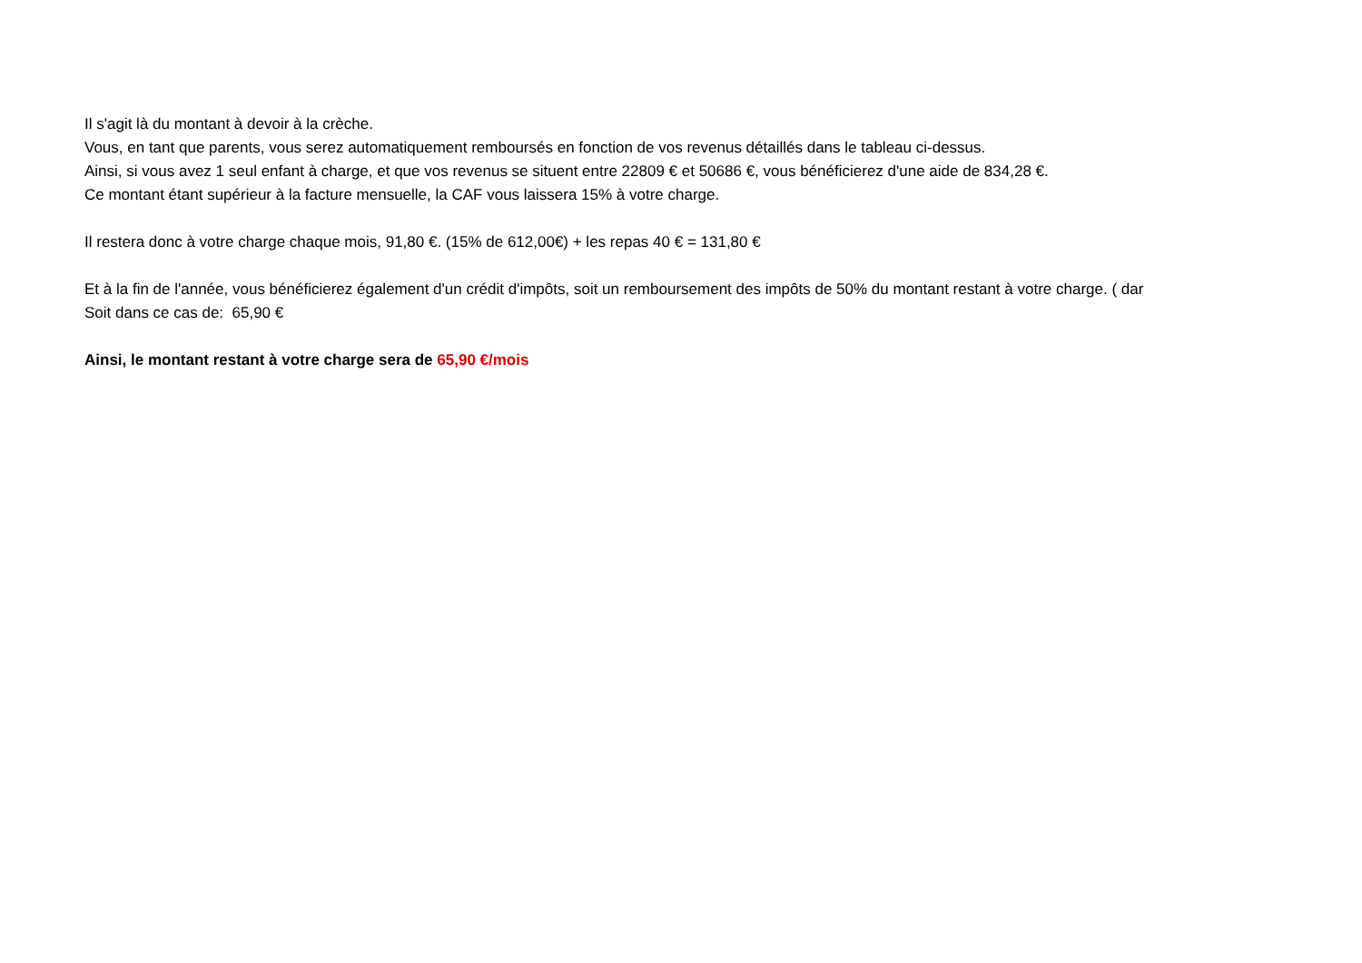Il s'agit là du montant à devoir à la crèche.
Vous, en tant que parents, vous serez automatiquement remboursés en fonction de vos revenus détaillés dans le tableau ci-dessus.
Ainsi, si vous avez 1 seul enfant à charge, et que vos revenus se situent entre 22809 € et 50686 €, vous bénéficierez d'une aide de 834,28 €.
Ce montant étant supérieur à la facture mensuelle, la CAF vous laissera 15% à votre charge.
Il restera donc à votre charge chaque mois, 91,80 €. (15% de 612,00€) + les repas 40 € = 131,80 €
Et à la fin de l'année, vous bénéficierez également d'un crédit d'impôts, soit un remboursement des impôts de 50% du montant restant à votre charge. ( dar
Soit dans ce cas de: 65,90 €
Ainsi, le montant restant à votre charge sera de 65,90 €/mois